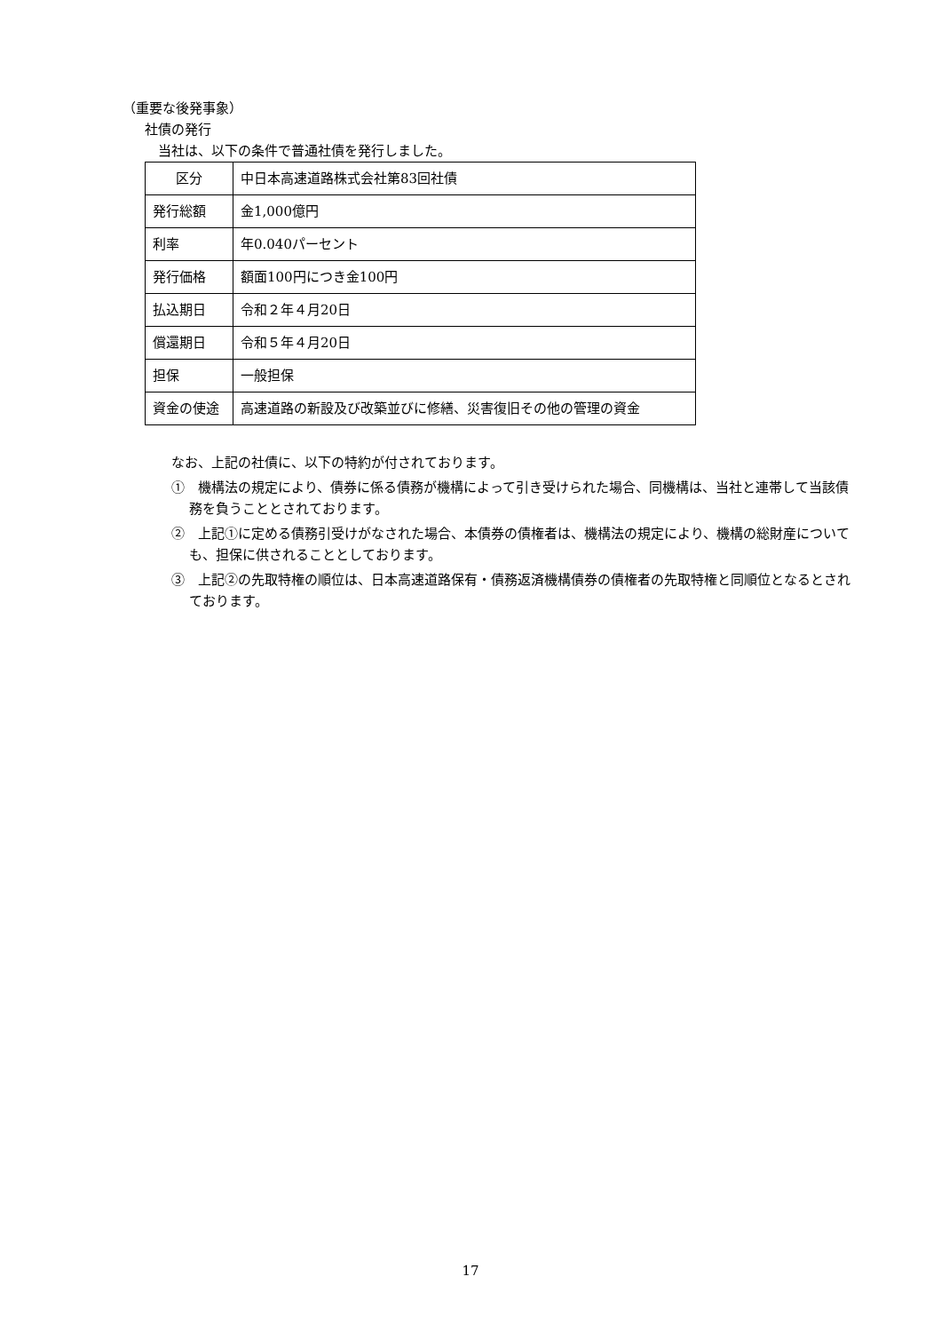（重要な後発事象）
社債の発行
当社は、以下の条件で普通社債を発行しました。
| 区分 | 中日本高速道路株式会社第83回社債 |
| 発行総額 | 金1,000億円 |
| 利率 | 年0.040パーセント |
| 発行価格 | 額面100円につき金100円 |
| 払込期日 | 令和２年４月20日 |
| 償還期日 | 令和５年４月20日 |
| 担保 | 一般担保 |
| 資金の使途 | 高速道路の新設及び改築並びに修繕、災害復旧その他の管理の資金 |
なお、上記の社債に、以下の特約が付されております。
①　機構法の規定により、債券に係る債務が機構によって引き受けられた場合、同機構は、当社と連帯して当該債務を負うこととされております。
②　上記①に定める債務引受けがなされた場合、本債券の債権者は、機構法の規定により、機構の総財産についても、担保に供されることとしております。
③　上記②の先取特権の順位は、日本高速道路保有・債務返済機構債券の債権者の先取特権と同順位となるとされております。
17